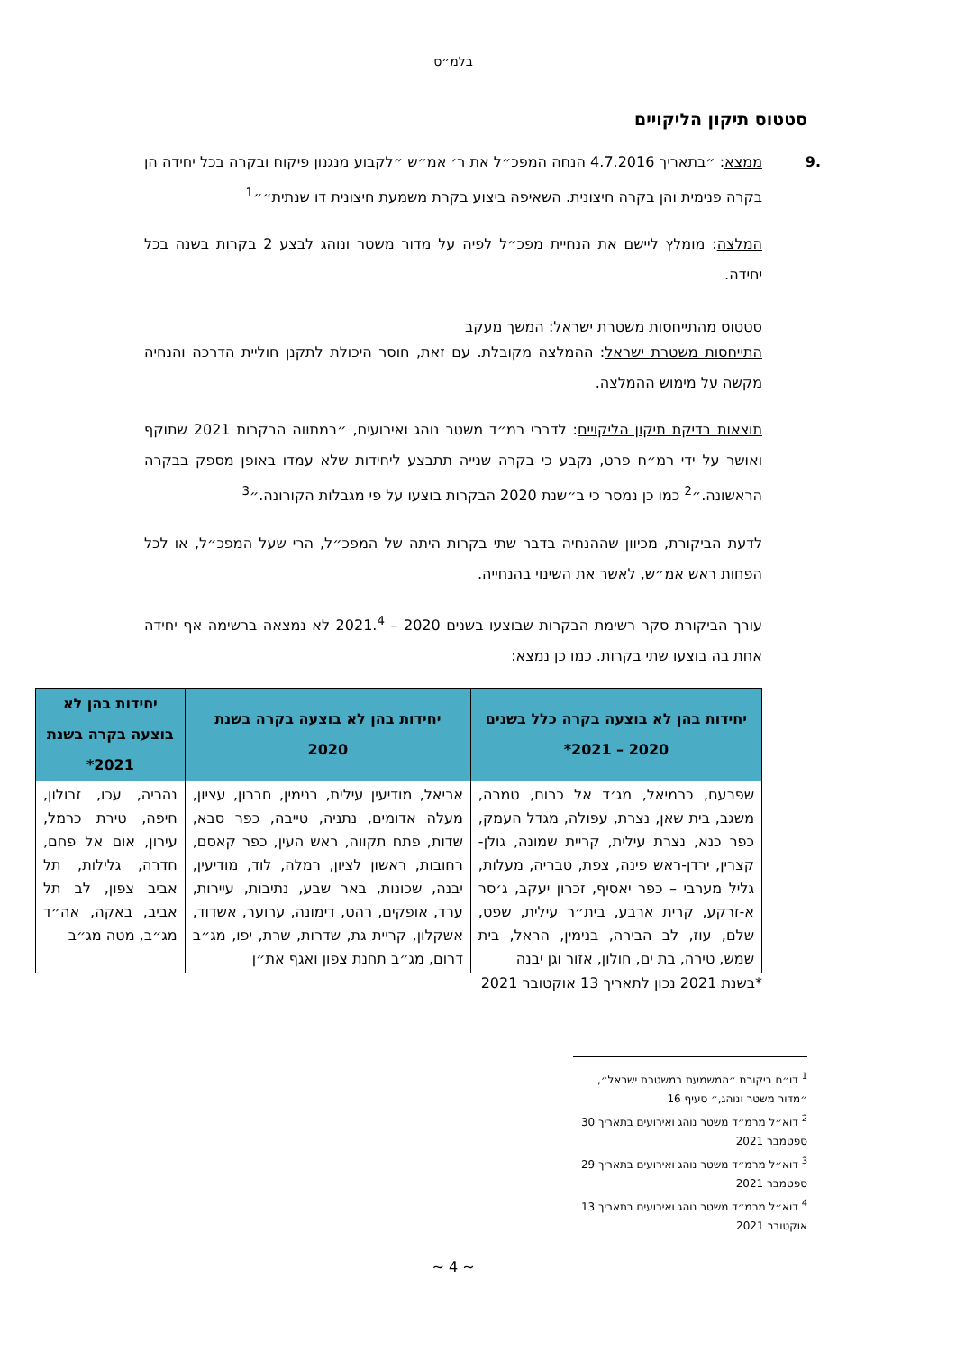בלמ״ס
סטטוס תיקון הליקויים
.9 ממצא: ״בתאריך 4.7.2016 הנחה המפכ״ל את ר׳ אמ״ש ״לקבוע מנגנון פיקוח ובקרה בכל יחידה הן בקרה פנימית והן בקרה חיצונית. השאיפה ביצוע בקרת משמעת חיצונית דו שנתית״״<sup>1</sup>
המלצה: מומלץ ליישם את הנחיית מפכ״ל לפיה על מדור משטר ונוהג לבצע 2 בקרות בשנה בכל יחידה.
סטטוס מהתייחסות משטרת ישראל: המשך מעקב
התייחסות משטרת ישראל: ההמלצה מקובלת. עם זאת, חוסר היכולת לתקנן חוליית הדרכה והנחיה מקשה על מימוש ההמלצה.
תוצאות בדיקת תיקון הליקויים: לדברי רמ״ד משטר נוהג ואירועים, ״במתווה הבקרות 2021 שתוקף ואושר על ידי רמ״ח פרט, נקבע כי בקרה שנייה תתבצע ליחידות שלא עמדו באופן מספק בבקרה הראשונה.״<sup>2</sup> כמו כן נמסר כי ב״שנת 2020 הבקרות בוצעו על פי מגבלות הקורונה.״<sup>3</sup>
לדעת הביקורת, מכיוון שההנחיה בדבר שתי בקרות היתה של המפכ״ל, הרי שעל המפכ״ל, או לכל הפחות ראש אמ״ש, לאשר את השינוי בהנחייה.
עורך הביקורת סקר רשימת הבקרות שבוצעו בשנים 2020 – 2021.<sup>4</sup> לא נמצאה ברשימה אף יחידה אחת בה בוצעו שתי בקרות. כמו כן נמצא:
| יחידות בהן לא בוצעה בקרה כלל בשנים 2020 – 2021* | יחידות בהן לא בוצעה בקרה בשנת 2020 | יחידות בהן לא בוצעה בקרה בשנת 2021* |
| --- | --- | --- |
| שפרעם, כרמיאל, מג׳ד אל כרום, טמרה, משגב, בית שאן, נצרת, עפולה, מגדל העמק, כפר כנא, נצרת עילית, קריית שמונה, גולן-קצרין, ירדן-ראש פינה, צפת, טבריה, מעלות, גליל מערבי – כפר יאסיף, זכרון יעקב, ג׳סר א-זרקע, קרית ארבע, בית״ר עילית, שפט, שלם, עוז, לב הבירה, בנימין, הראל, בית שמש, טירה, בת ים, חולון, אזור וגן יבנה | אריאל, מודיעין עילית, בנימין, חברון, עציון, מעלה אדומים, נתניה, טייבה, כפר סבא, שדות, פתח תקווה, ראש העין, כפר קאסם, רחובות, ראשון לציון, רמלה, לוד, מודיעין, יבנה, שכונות, באר שבע, נתיבות, עיירות, ערד, אופקים, רהט, דימונה, ערוער, אשדוד, אשקלון, קריית גת, שדרות, שרת, יפו, מג״ב דרום, מג״ב תחנת צפון ואגף את״ן | נהריה, עכו, זבולון, חיפה, טירת כרמל, עירון, אום אל פחם, חדרה, גלילות, תל אביב צפון, לב תל אביב, באקה, אה״ד מג״ב, מטה מג״ב |
*בשנת 2021 נכון לתאריך 13 אוקטובר 2021
<sup>1</sup> דו״ח ביקורת ״המשמעת במשטרת ישראל״, ״מדור משטר ונוהג,״ סעיף 16
<sup>2</sup> דוא״ל מרמ״ד משטר נוהג ואירועים בתאריך 30 ספטמבר 2021
<sup>3</sup> דוא״ל מרמ״ד משטר נוהג ואירועים בתאריך 29 ספטמבר 2021
<sup>4</sup> דוא״ל מרמ״ד משטר נוהג ואירועים בתאריך 13 אוקטובר 2021
~ 4 ~